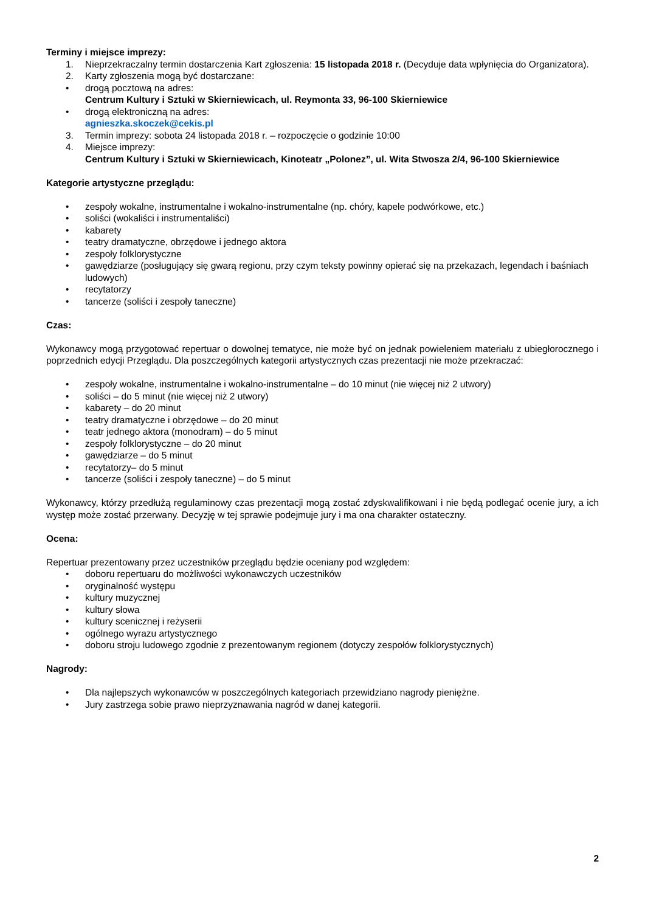Terminy i miejsce imprezy:
1. Nieprzekraczalny termin dostarczenia Kart zgłoszenia: 15 listopada 2018 r. (Decyduje data wpłynięcia do Organizatora).
2. Karty zgłoszenia mogą być dostarczane:
• drogą pocztową na adres:
Centrum Kultury i Sztuki w Skierniewicach, ul. Reymonta 33, 96-100 Skierniewice
• drogą elektroniczną na adres:
agnieszka.skoczek@cekis.pl
3. Termin imprezy: sobota 24 listopada 2018 r. – rozpoczęcie o godzinie 10:00
4. Miejsce imprezy:
Centrum Kultury i Sztuki w Skierniewicach, Kinoteatr „Polonez”, ul. Wita Stwosza 2/4, 96-100 Skierniewice
Kategorie artystyczne przeglądu:
• zespoły wokalne, instrumentalne i wokalno-instrumentalne (np. chóry, kapele podwórkowe, etc.)
• soliści (wokaliści i instrumentaliści)
• kabarety
• teatry dramatyczne, obrzędowe i jednego aktora
• zespoły folklorystyczne
• gawędziarze (posługujący się gwarą regionu, przy czym teksty powinny opierać się na przekazach, legendach i baśniach ludowych)
• recytatorzy
• tancerze (soliści i zespoły taneczne)
Czas:
Wykonawcy mogą przygotować repertuar o dowolnej tematyce, nie może być on jednak powieleniem materiału z ubiegłorocznego i poprzednich edycji Przeglądu. Dla poszczególnych kategorii artystycznych czas prezentacji nie może przekraczać:
• zespoły wokalne, instrumentalne i wokalno-instrumentalne – do 10 minut (nie więcej niż 2 utwory)
• soliści – do 5 minut (nie więcej niż 2 utwory)
• kabarety – do 20 minut
• teatry dramatyczne i obrzędowe – do 20 minut
• teatr jednego aktora (monodram) – do 5 minut
• zespoły folklorystyczne – do 20 minut
• gawędziarze – do 5 minut
• recytatorzy– do 5 minut
• tancerze (soliści i zespoły taneczne) – do 5 minut
Wykonawcy, którzy przedłużą regulaminowy czas prezentacji mogą zostać zdyskwalifikowani i nie będą podlegać ocenie jury, a ich występ może zostać przerwany. Decyzję w tej sprawie podejmuje jury i ma ona charakter ostateczny.
Ocena:
Repertuar prezentowany przez uczestników przeglądu będzie oceniany pod względem:
• doboru repertuaru do możliwości wykonawczych uczestników
• oryginalność występu
• kultury muzycznej
• kultury słowa
• kultury scenicznej i reżyserii
• ogólnego wyrazu artystycznego
• doboru stroju ludowego zgodnie z prezentowanym regionem (dotyczy zespołów folklorystycznych)
Nagrody:
• Dla najlepszych wykonawców w poszczególnych kategoriach przewidziano nagrody pieniężne.
• Jury zastrzega sobie prawo nieprzyznawania nagród w danej kategorii.
2